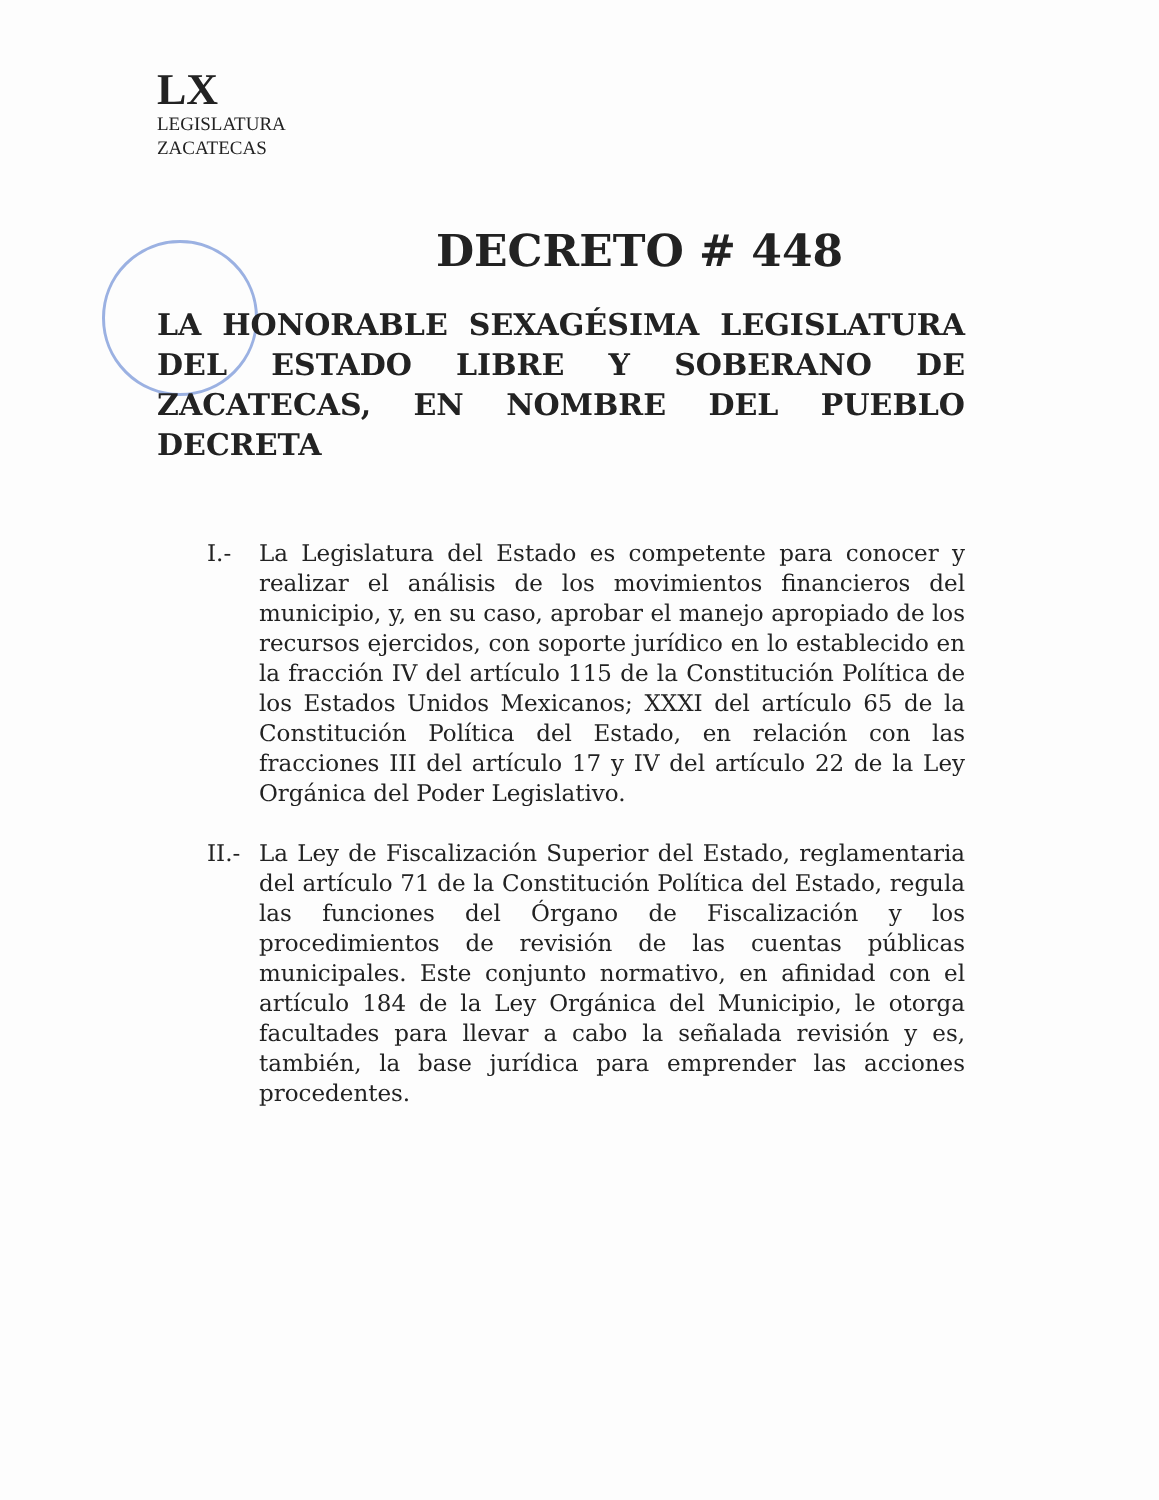LX
LEGISLATURA
ZACATECAS
DECRETO # 448
LA HONORABLE SEXAGÉSIMA LEGISLATURA DEL ESTADO LIBRE Y SOBERANO DE ZACATECAS, EN NOMBRE DEL PUEBLO DECRETA
I.- La Legislatura del Estado es competente para conocer y realizar el análisis de los movimientos financieros del municipio, y, en su caso, aprobar el manejo apropiado de los recursos ejercidos, con soporte jurídico en lo establecido en la fracción IV del artículo 115 de la Constitución Política de los Estados Unidos Mexicanos; XXXI del artículo 65 de la Constitución Política del Estado, en relación con las fracciones III del artículo 17 y IV del artículo 22 de la Ley Orgánica del Poder Legislativo.
II.-
La Ley de Fiscalización Superior del Estado, reglamentaria del artículo 71 de la Constitución Política del Estado, regula las funciones del Órgano de Fiscalización y los procedimientos de revisión de las cuentas públicas municipales. Este conjunto normativo, en afinidad con el artículo 184 de la Ley Orgánica del Municipio, le otorga facultades para llevar a cabo la señalada revisión y es, también, la base jurídica para emprender las acciones procedentes.